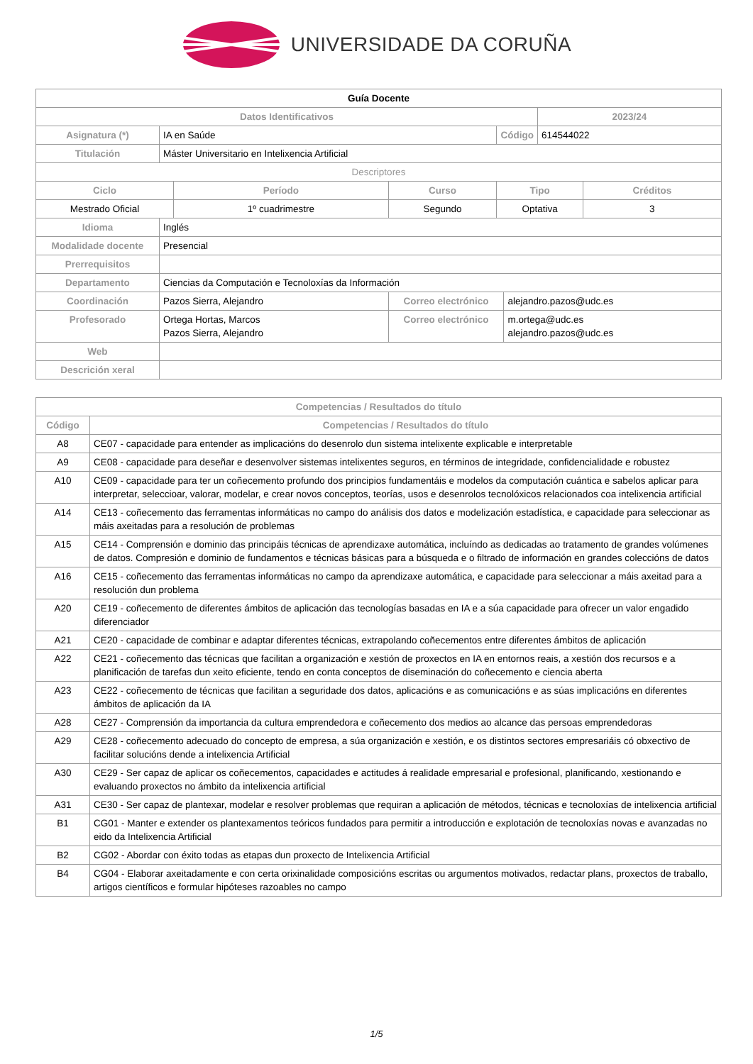UNIVERSIDADE DA CORUÑA
| Guía Docente | | | | | | | |
| Datos Identificativos | | | | | | 2023/24 | |
| Asignatura (*) | IA en Saúde | | | Código | | 614544022 | |
| Titulación | Máster Universitario en Intelixencia Artificial | | | | | | |
| Descriptores | | | | | | | |
| Ciclo | | Período | Curso | Tipo | | | Créditos |
| Mestrado Oficial | | 1º cuadrimestre | Segundo | Optativa | | | 3 |
| Idioma | Inglés | | | | | | |
| Modalidade docente | Presencial | | | | | | |
| Prerrequisitos | | | | | | | |
| Departamento | Ciencias da Computación e Tecnoloxías da Información | | | | | | |
| Coordinación | Pazos Sierra, Alejandro | | Correo electrónico | | alejandro.pazos@udc.es | | |
| Profesorado | Ortega Hortas, Marcos Pazos Sierra, Alejandro | | Correo electrónico | | m.ortega@udc.es alejandro.pazos@udc.es | | |
| Web | | | | | | | |
| Descrición xeral | | | | | | | |
| Competencias / Resultados do título | |
| --- | --- |
| Código | Competencias / Resultados do título |
| A8 | CE07 - capacidade para entender as implicacións do desenrolo dun sistema intelixente explicable e interpretable |
| A9 | CE08 - capacidade para deseñar e desenvolver sistemas intelixentes seguros, en términos de integridade, confidencialidade e robustez |
| A10 | CE09 - capacidade para ter un coñecemento profundo dos principios fundamentáis e modelos da computación cuántica e sabelos aplicar para interpretar, seleccioar, valorar, modelar, e crear novos conceptos, teorías, usos e desenrolos tecnolóxicos relacionados coa intelixencia artificial |
| A14 | CE13 - coñecemento das ferramentas informáticas no campo do análisis dos datos e modelización estadística, e capacidade para seleccionar as máis axeitadas para a resolución de problemas |
| A15 | CE14 - Comprensión e dominio das principáis técnicas de aprendizaxe automática, incluíndo as dedicadas ao tratamento de grandes volúmenes de datos. Compresión e dominio de fundamentos e técnicas básicas para a búsqueda e o filtrado de información en grandes coleccións de datos |
| A16 | CE15 - coñecemento das ferramentas informáticas no campo da aprendizaxe automática, e capacidade para seleccionar a máis axeitad para a resolución dun problema |
| A20 | CE19 - coñecemento de diferentes ámbitos de aplicación das tecnologías basadas en IA e a súa capacidade para ofrecer un valor engadido diferenciador |
| A21 | CE20 - capacidade de combinar e adaptar diferentes técnicas, extrapolando coñecementos entre diferentes ámbitos de aplicación |
| A22 | CE21 - coñecemento das técnicas que facilitan a organización e xestión de proxectos en IA en entornos reais, a xestión dos recursos e a planificación de tarefas dun xeito eficiente, tendo en conta conceptos de diseminación do coñecemento e ciencia aberta |
| A23 | CE22 - coñecemento de técnicas que facilitan a seguridade dos datos, aplicacións e as comunicacións e as súas implicacións en diferentes ámbitos de aplicación da IA |
| A28 | CE27 - Comprensión da importancia da cultura emprendedora e coñecemento dos medios ao alcance das persoas emprendedoras |
| A29 | CE28 - coñecemento adecuado do concepto de empresa, a súa organización e xestión, e os distintos sectores empresariáis có obxectivo de facilitar solucións dende a intelixencia Artificial |
| A30 | CE29 - Ser capaz de aplicar os coñecementos, capacidades e actitudes á realidade empresarial e profesional, planificando, xestionando e evaluando proxectos no ámbito da intelixencia artificial |
| A31 | CE30 - Ser capaz de plantexar, modelar e resolver problemas que requiran a aplicación de métodos, técnicas e tecnoloxías de intelixencia artificial |
| B1 | CG01 - Manter e extender os plantexamentos teóricos fundados para permitir a introducción e explotación de tecnoloxías novas e avanzadas no eido da Intelixencia Artificial |
| B2 | CG02 - Abordar con éxito todas as etapas dun proxecto de Intelixencia Artificial |
| B4 | CG04 - Elaborar axeitadamente e con certa orixinalidade composicións escritas ou argumentos motivados, redactar plans, proxectos de traballo, artigos científicos e formular hipóteses razoables no campo |
1/5